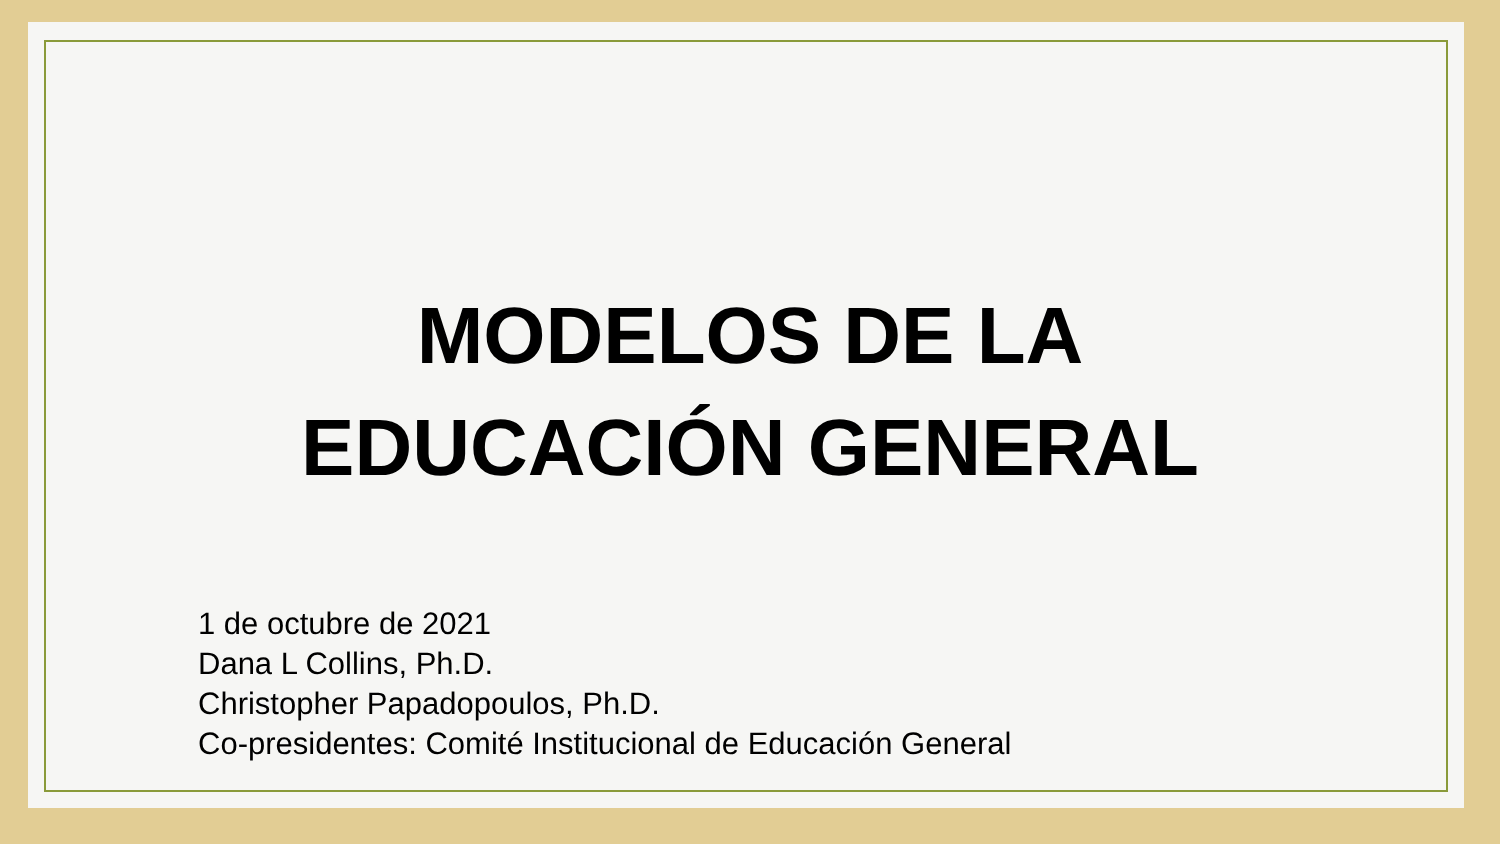MODELOS DE LA
EDUCACIÓN GENERAL
1 de octubre de 2021
Dana L Collins, Ph.D.
Christopher Papadopoulos, Ph.D.
Co-presidentes: Comité Institucional de Educación General